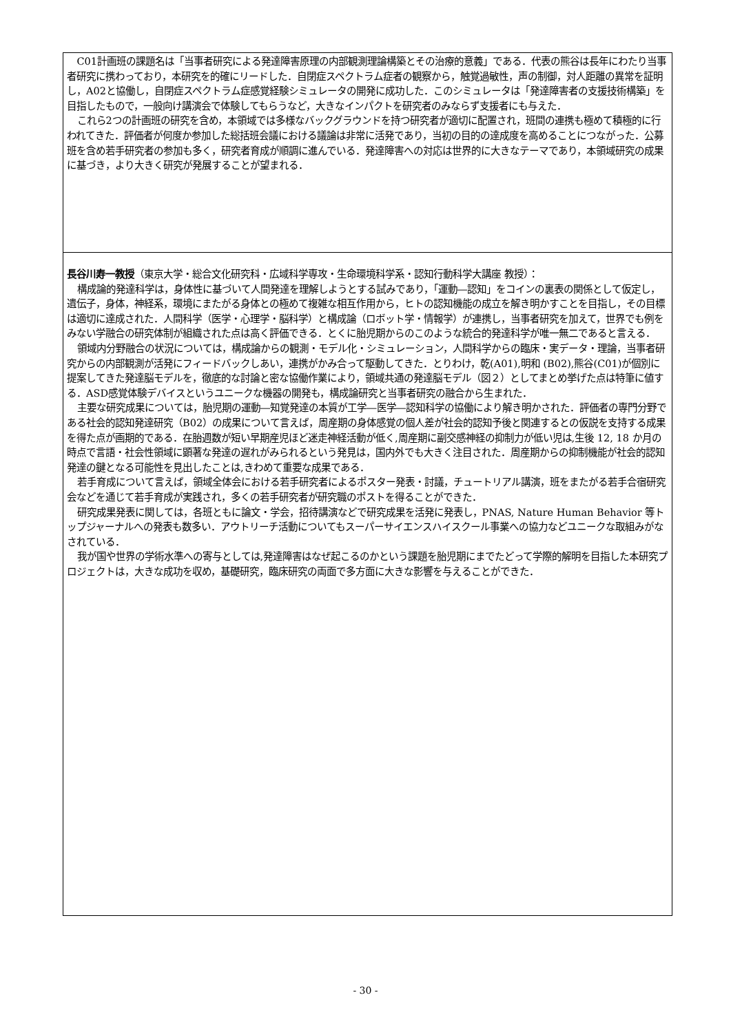C01計画班の課題名は「当事者研究による発達障害原理の内部観測理論構築とその治療的意義」である．代表の熊谷は長年にわたり当事者研究に携わっており，本研究を的確にリードした．自閉症スペクトラム症者の観察から，触覚過敏性，声の制御，対人距離の異常を証明し，A02と協働し，自閉症スペクトラム症感覚経験シミュレータの開発に成功した．このシミュレータは「発達障害者の支援技術構築」を目指したもので，一般向け講演会で体験してもらうなど，大きなインパクトを研究者のみならず支援者にも与えた．
これら2つの計画班の研究を含め，本領域では多様なバックグラウンドを持つ研究者が適切に配置され，班間の連携も極めて積極的に行われてきた．評価者が何度か参加した総括班会議における議論は非常に活発であり，当初の目的の達成度を高めることにつながった．公募班を含め若手研究者の参加も多く，研究者育成が順調に進んでいる．発達障害への対応は世界的に大きなテーマであり，本領域研究の成果に基づき，より大きく研究が発展することが望まれる．
長谷川寿一教授（東京大学・総合文化研究科・広域科学専攻・生命環境科学系・認知行動科学大講座 教授）：
構成論的発達科学は，身体性に基づいて人間発達を理解しようとする試みであり，「運動―認知」をコインの裏表の関係として仮定し，遺伝子，身体，神経系，環境にまたがる身体との極めて複雑な相互作用から，ヒトの認知機能の成立を解き明かすことを目指し，その目標は適切に達成された．人間科学（医学・心理学・脳科学）と構成論（ロボット学・情報学）が連携し，当事者研究を加えて，世界でも例をみない学融合の研究体制が組織された点は高く評価できる．とくに胎児期からのこのような統合的発達科学が唯一無二であると言える．
領域内分野融合の状況については，構成論からの観測・モデル化・シミュレーション，人間科学からの臨床・実データ・理論，当事者研究からの内部観測が活発にフィードバックしあい，連携がかみ合って駆動してきた．とりわけ，乾(A01),明和 (B02),熊谷(C01)が個別に提案してきた発達脳モデルを，徹底的な討論と密な協働作業により，領域共通の発達脳モデル（図２）としてまとめ挙げた点は特筆に値する．ASD感覚体験デバイスというユニークな機器の開発も，構成論研究と当事者研究の融合から生まれた．
主要な研究成果については，胎児期の運動―知覚発達の本質が工学―医学―認知科学の協働により解き明かされた．評価者の専門分野である社会的認知発達研究（B02）の成果について言えば，周産期の身体感覚の個人差が社会的認知予後と関連するとの仮説を支持する成果を得た点が画期的である．在胎週数が短い早期産児ほど迷走神経活動が低く,周産期に副交感神経の抑制力が低い児は,生後 12, 18 か月の時点で言語・社会性領域に顕著な発達の遅れがみられるという発見は，国内外でも大きく注目された．周産期からの抑制機能が社会的認知発達の鍵となる可能性を見出したことは,きわめて重要な成果である．
若手育成について言えば，領域全体会における若手研究者によるポスター発表・討議，チュートリアル講演，班をまたがる若手合宿研究会などを通じて若手育成が実践され，多くの若手研究者が研究職のポストを得ることができた．
研究成果発表に関しては，各班ともに論文・学会，招待講演などで研究成果を活発に発表し，PNAS, Nature Human Behavior 等トップジャーナルへの発表も数多い．アウトリーチ活動についてもスーパーサイエンスハイスクール事業への協力などユニークな取組みがなされている．
我が国や世界の学術水準への寄与としては,発達障害はなぜ起こるのかという課題を胎児期にまでたどって学際的解明を目指した本研究プロジェクトは，大きな成功を収め，基礎研究，臨床研究の両面で多方面に大きな影響を与えることができた．
- 30 -